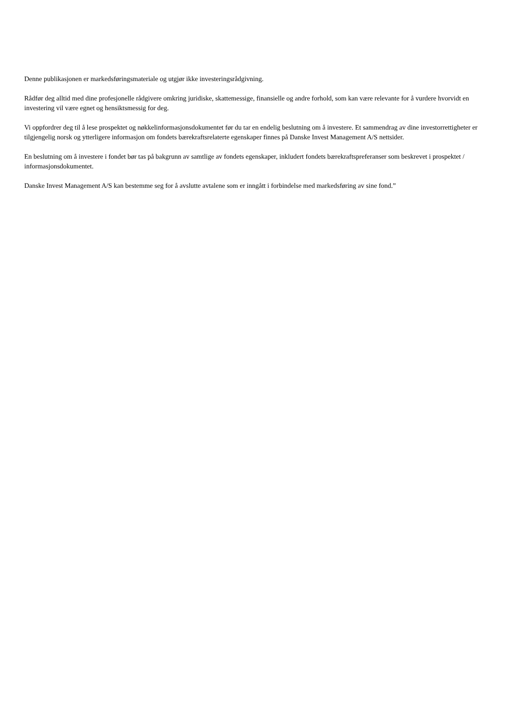Denne publikasjonen er markedsføringsmateriale og utgjør ikke investeringsrådgivning.
Rådfør deg alltid med dine profesjonelle rådgivere omkring juridiske, skattemessige, finansielle og andre forhold, som kan være relevante for å vurdere hvorvidt en investering vil være egnet og hensiktsmessig for deg.
Vi oppfordrer deg til å lese prospektet og nøkkelinformasjonsdokumentet før du tar en endelig beslutning om å investere. Et sammendrag av dine investorrettigheter er tilgjengelig norsk og ytterligere informasjon om fondets bærekraftsrelaterte egenskaper finnes på Danske Invest Management A/S nettsider.
En beslutning om å investere i fondet bør tas på bakgrunn av samtlige av fondets egenskaper, inkludert fondets bærekraftspreferanser som beskrevet i prospektet / informasjonsdokumentet.
Danske Invest Management A/S kan bestemme seg for å avslutte avtalene som er inngått i forbindelse med markedsføring av sine fond.”